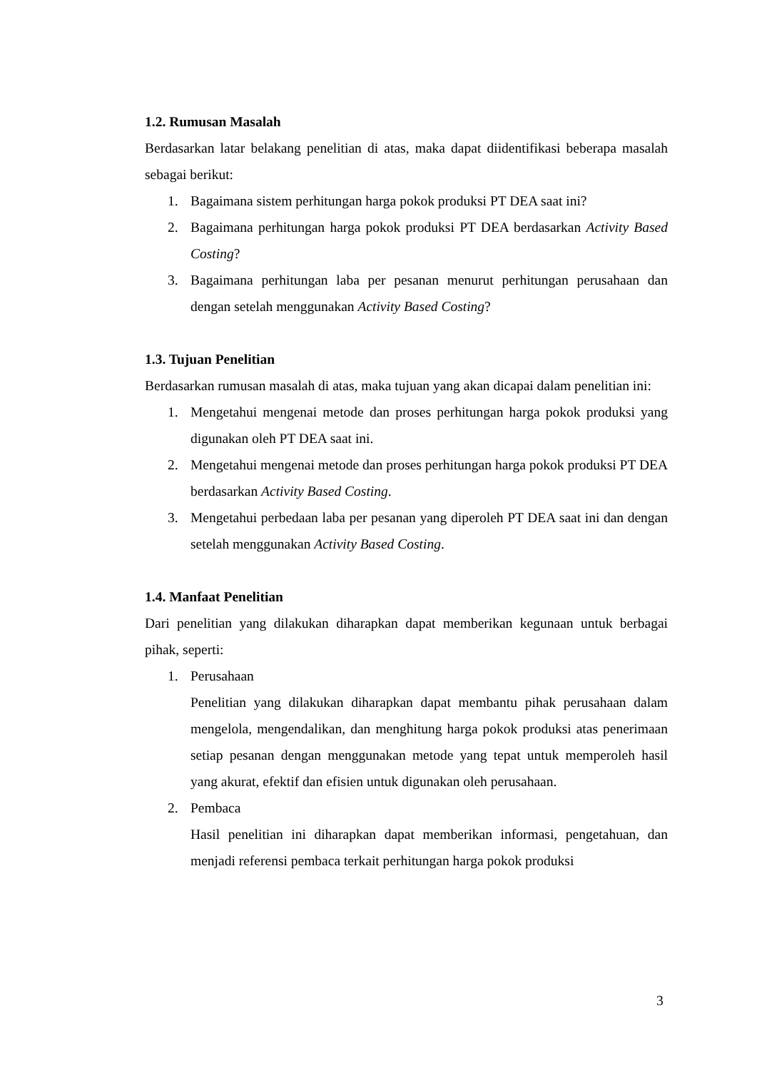1.2. Rumusan Masalah
Berdasarkan latar belakang penelitian di atas, maka dapat diidentifikasi beberapa masalah sebagai berikut:
1. Bagaimana sistem perhitungan harga pokok produksi PT DEA saat ini?
2. Bagaimana perhitungan harga pokok produksi PT DEA berdasarkan Activity Based Costing?
3. Bagaimana perhitungan laba per pesanan menurut perhitungan perusahaan dan dengan setelah menggunakan Activity Based Costing?
1.3. Tujuan Penelitian
Berdasarkan rumusan masalah di atas, maka tujuan yang akan dicapai dalam penelitian ini:
1. Mengetahui mengenai metode dan proses perhitungan harga pokok produksi yang digunakan oleh PT DEA saat ini.
2. Mengetahui mengenai metode dan proses perhitungan harga pokok produksi PT DEA berdasarkan Activity Based Costing.
3. Mengetahui perbedaan laba per pesanan yang diperoleh PT DEA saat ini dan dengan setelah menggunakan Activity Based Costing.
1.4. Manfaat Penelitian
Dari penelitian yang dilakukan diharapkan dapat memberikan kegunaan untuk berbagai pihak, seperti:
1. Perusahaan
Penelitian yang dilakukan diharapkan dapat membantu pihak perusahaan dalam mengelola, mengendalikan, dan menghitung harga pokok produksi atas penerimaan setiap pesanan dengan menggunakan metode yang tepat untuk memperoleh hasil yang akurat, efektif dan efisien untuk digunakan oleh perusahaan.
2. Pembaca
Hasil penelitian ini diharapkan dapat memberikan informasi, pengetahuan, dan menjadi referensi pembaca terkait perhitungan harga pokok produksi
3